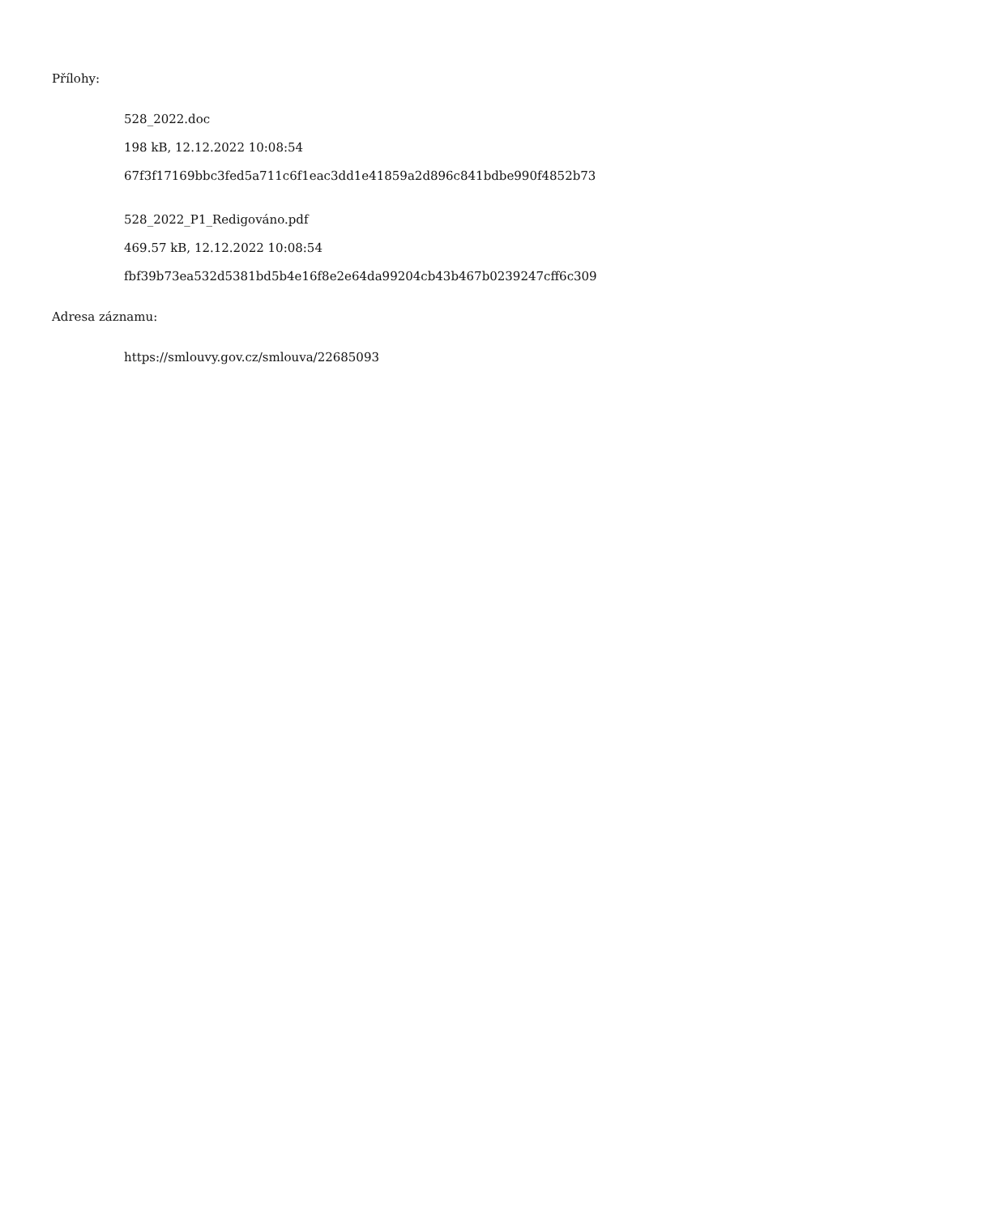Přílohy:
528_2022.doc
198 kB, 12.12.2022 10:08:54
67f3f17169bbc3fed5a711c6f1eac3dd1e41859a2d896c841bdbe990f4852b73
528_2022_P1_Redigováno.pdf
469.57 kB, 12.12.2022 10:08:54
fbf39b73ea532d5381bd5b4e16f8e2e64da99204cb43b467b0239247cff6c309
Adresa záznamu:
https://smlouvy.gov.cz/smlouva/22685093